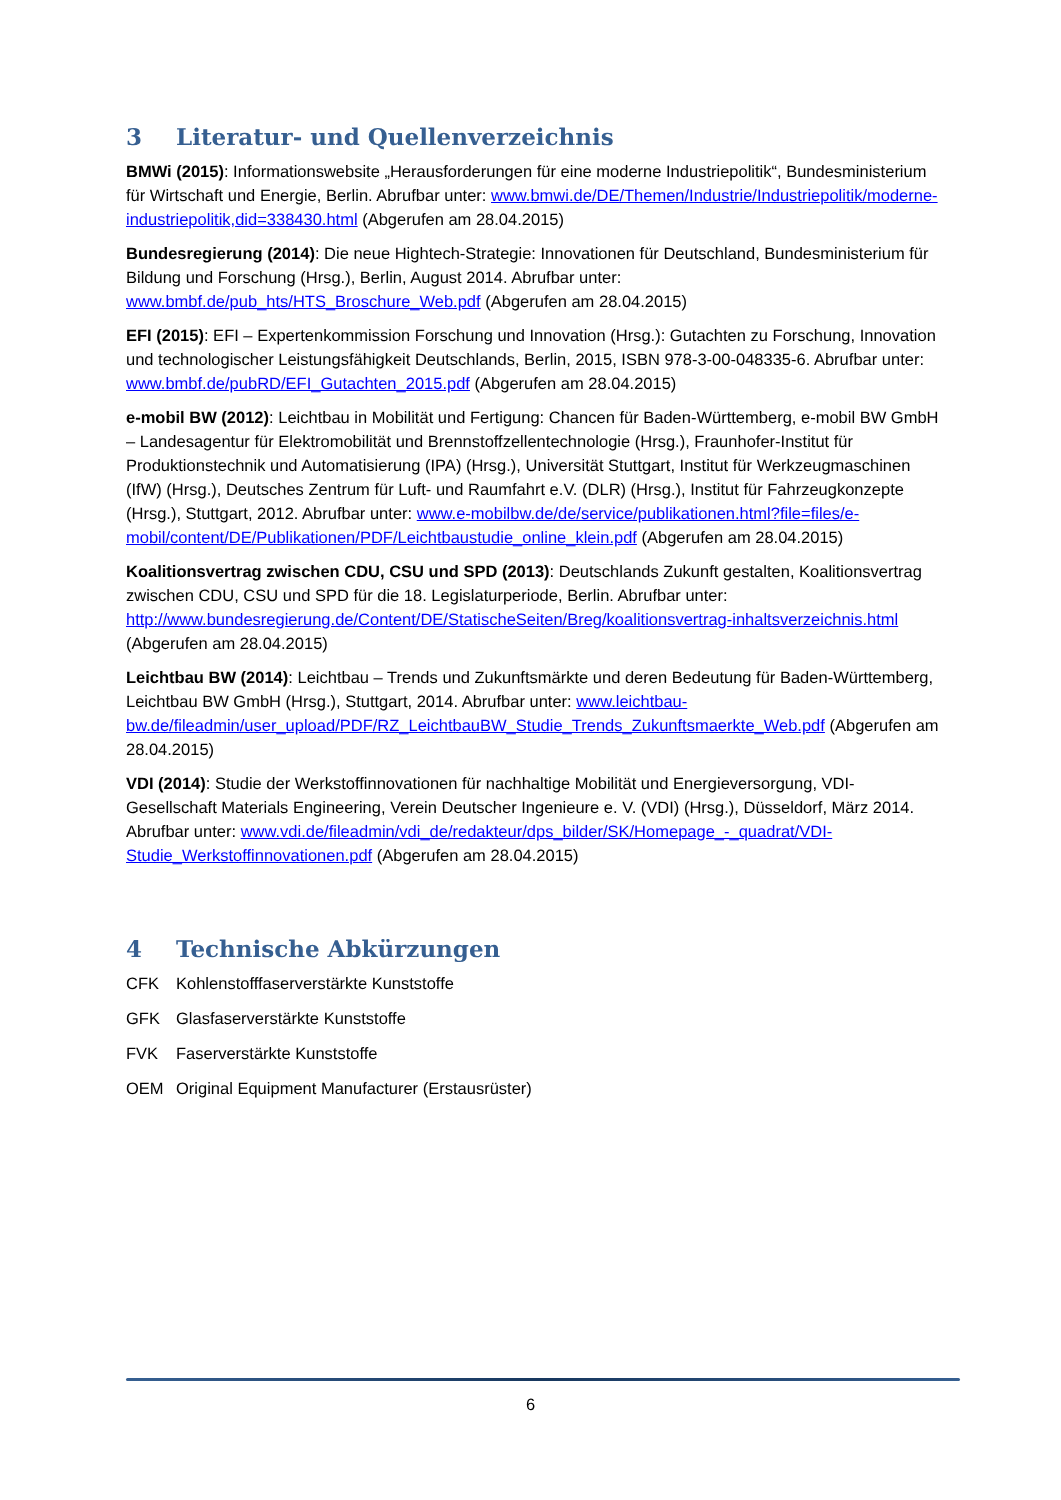3 Literatur- und Quellenverzeichnis
BMWi (2015): Informationswebsite „Herausforderungen für eine moderne Industriepolitik“, Bundesministerium für Wirtschaft und Energie, Berlin. Abrufbar unter: www.bmwi.de/DE/Themen/Industrie/Industriepolitik/moderne-industriepolitik,did=338430.html (Abgerufen am 28.04.2015)
Bundesregierung (2014): Die neue Hightech-Strategie: Innovationen für Deutschland, Bundesministerium für Bildung und Forschung (Hrsg.), Berlin, August 2014. Abrufbar unter: www.bmbf.de/pub_hts/HTS_Broschure_Web.pdf (Abgerufen am 28.04.2015)
EFI (2015): EFI – Expertenkommission Forschung und Innovation (Hrsg.): Gutachten zu Forschung, Innovation und technologischer Leistungsfähigkeit Deutschlands, Berlin, 2015, ISBN 978-3-00-048335-6. Abrufbar unter: www.bmbf.de/pubRD/EFI_Gutachten_2015.pdf (Abgerufen am 28.04.2015)
e-mobil BW (2012): Leichtbau in Mobilität und Fertigung: Chancen für Baden-Württemberg, e-mobil BW GmbH – Landesagentur für Elektromobilität und Brennstoffzellentechnologie (Hrsg.), Fraunhofer-Institut für Produktionstechnik und Automatisierung (IPA) (Hrsg.), Universität Stuttgart, Institut für Werkzeugmaschinen (IfW) (Hrsg.), Deutsches Zentrum für Luft- und Raumfahrt e.V. (DLR) (Hrsg.), Institut für Fahrzeugkonzepte (Hrsg.), Stuttgart, 2012. Abrufbar unter: www.e-mobilbw.de/de/service/publikationen.html?file=files/e-mobil/content/DE/Publikationen/PDF/Leichtbaustudie_online_klein.pdf (Abgerufen am 28.04.2015)
Koalitionsvertrag zwischen CDU, CSU und SPD (2013): Deutschlands Zukunft gestalten, Koalitionsvertrag zwischen CDU, CSU und SPD für die 18. Legislaturperiode, Berlin. Abrufbar unter: http://www.bundesregierung.de/Content/DE/StatischeSeiten/Breg/koalitionsvertrag-inhaltsverzeichnis.html (Abgerufen am 28.04.2015)
Leichtbau BW (2014): Leichtbau – Trends und Zukunftsmärkte und deren Bedeutung für Baden-Württemberg, Leichtbau BW GmbH (Hrsg.), Stuttgart, 2014. Abrufbar unter: www.leichtbau-bw.de/fileadmin/user_upload/PDF/RZ_LeichtbauBW_Studie_Trends_Zukunftsmaerkte_Web.pdf (Abgerufen am 28.04.2015)
VDI (2014): Studie der Werkstoffinnovationen für nachhaltige Mobilität und Energieversorgung, VDI-Gesellschaft Materials Engineering, Verein Deutscher Ingenieure e. V. (VDI) (Hrsg.), Düsseldorf, März 2014. Abrufbar unter: www.vdi.de/fileadmin/vdi_de/redakteur/dps_bilder/SK/Homepage_-_quadrat/VDI-Studie_Werkstoffinnovationen.pdf (Abgerufen am 28.04.2015)
4 Technische Abkürzungen
CFK Kohlenstofffaserverstärkte Kunststoffe
GFK Glasfaserverstärkte Kunststoffe
FVK Faserverstärkte Kunststoffe
OEM Original Equipment Manufacturer (Erstausrüster)
6